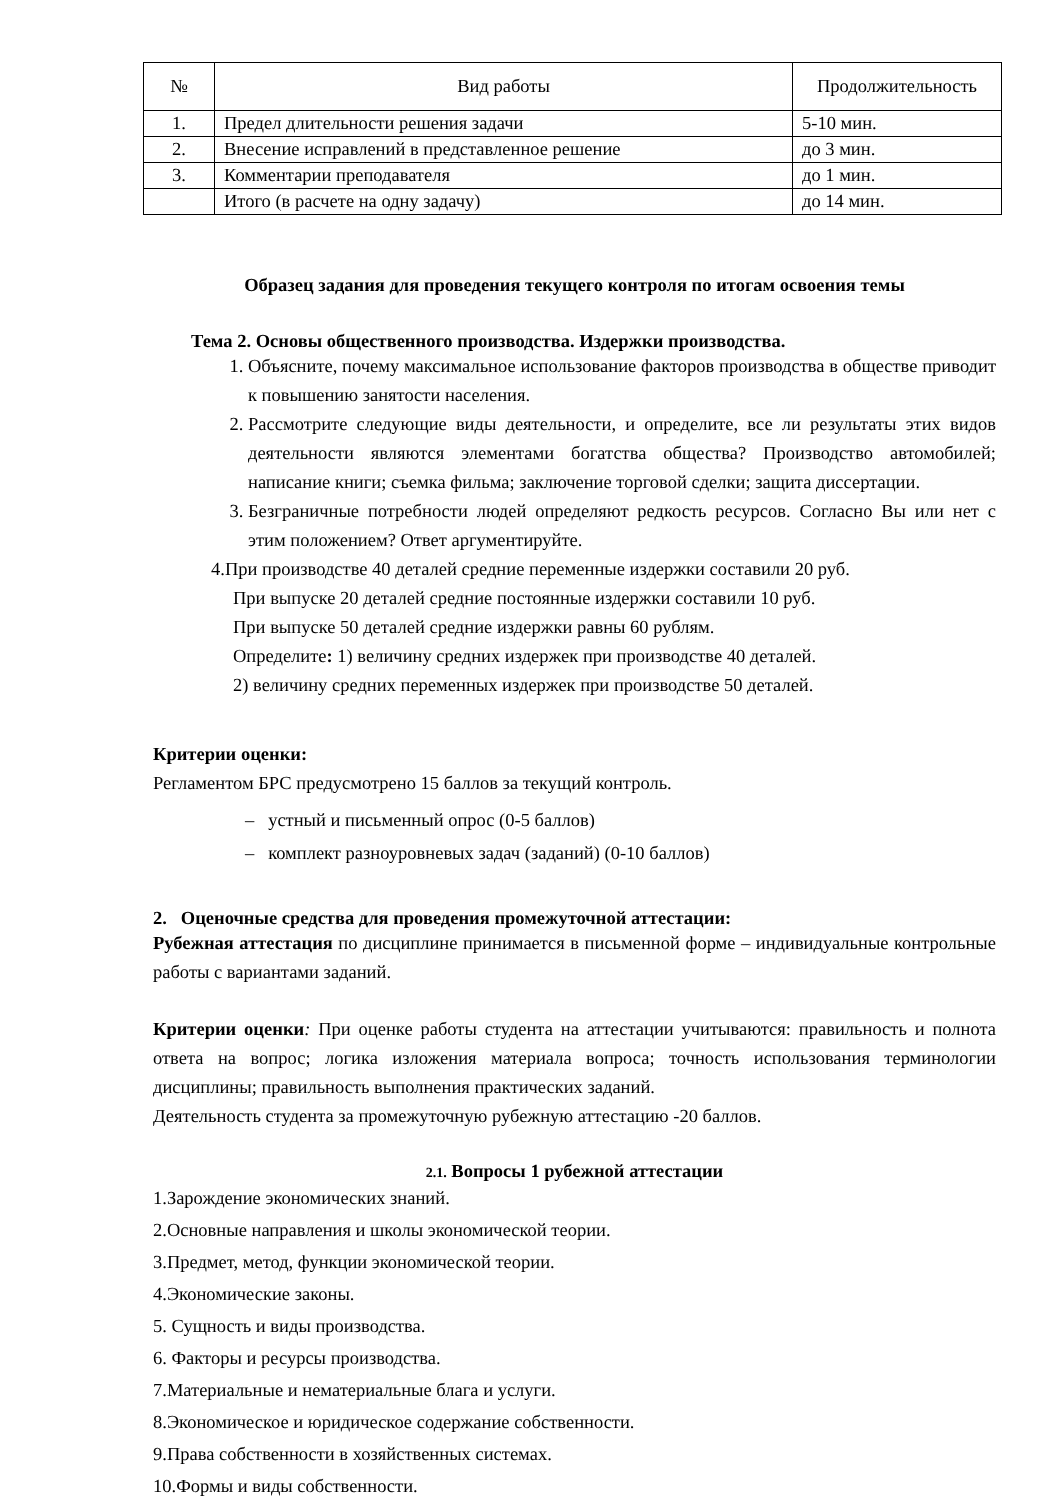| № | Вид работы | Продолжительность |
| --- | --- | --- |
| 1. | Предел длительности решения задачи | 5-10 мин. |
| 2. | Внесение исправлений в представленное решение | до 3 мин. |
| 3. | Комментарии преподавателя | до 1 мин. |
| | Итого (в расчете на одну задачу) | до 14 мин. |
Образец задания для проведения текущего контроля по итогам освоения темы
Тема 2. Основы общественного производства. Издержки производства.
1. Объясните, почему максимальное использование факторов производства в обществе приводит к повышению занятости населения.
2. Рассмотрите следующие виды деятельности, и определите, все ли результаты этих видов деятельности являются элементами богатства общества? Производство автомобилей; написание книги; съемка фильма; заключение торговой сделки; защита диссертации.
3. Безграничные потребности людей определяют редкость ресурсов. Согласно Вы или нет с этим положением? Ответ аргументируйте.
4.При производстве 40 деталей средние переменные издержки составили 20 руб.
При выпуске 20 деталей средние постоянные издержки составили 10 руб.
При выпуске 50 деталей средние издержки равны 60 рублям.
Определите: 1) величину средних издержек при производстве 40 деталей.
2) величину средних переменных издержек при производстве 50 деталей.
Критерии оценки:
Регламентом БРС предусмотрено 15 баллов за текущий контроль.
– устный и письменный опрос (0-5 баллов)
– комплект разноуровневых задач (заданий) (0-10 баллов)
2. Оценочные средства для проведения промежуточной аттестации:
Рубежная аттестация по дисциплине принимается в письменной форме – индивидуальные контрольные работы с вариантами заданий.
Критерии оценки: При оценке работы студента на аттестации учитываются: правильность и полнота ответа на вопрос; логика изложения материала вопроса; точность использования терминологии дисциплины; правильность выполнения практических заданий.
Деятельность студента за промежуточную рубежную аттестацию -20 баллов.
2.1. Вопросы 1 рубежной аттестации
1.Зарождение экономических знаний.
2.Основные направления и школы экономической теории.
3.Предмет, метод, функции экономической теории.
4.Экономические законы.
5. Сущность и виды производства.
6. Факторы и ресурсы производства.
7.Материальные и нематериальные блага и услуги.
8.Экономическое и юридическое содержание собственности.
9.Права собственности в хозяйственных системах.
10.Формы и виды собственности.